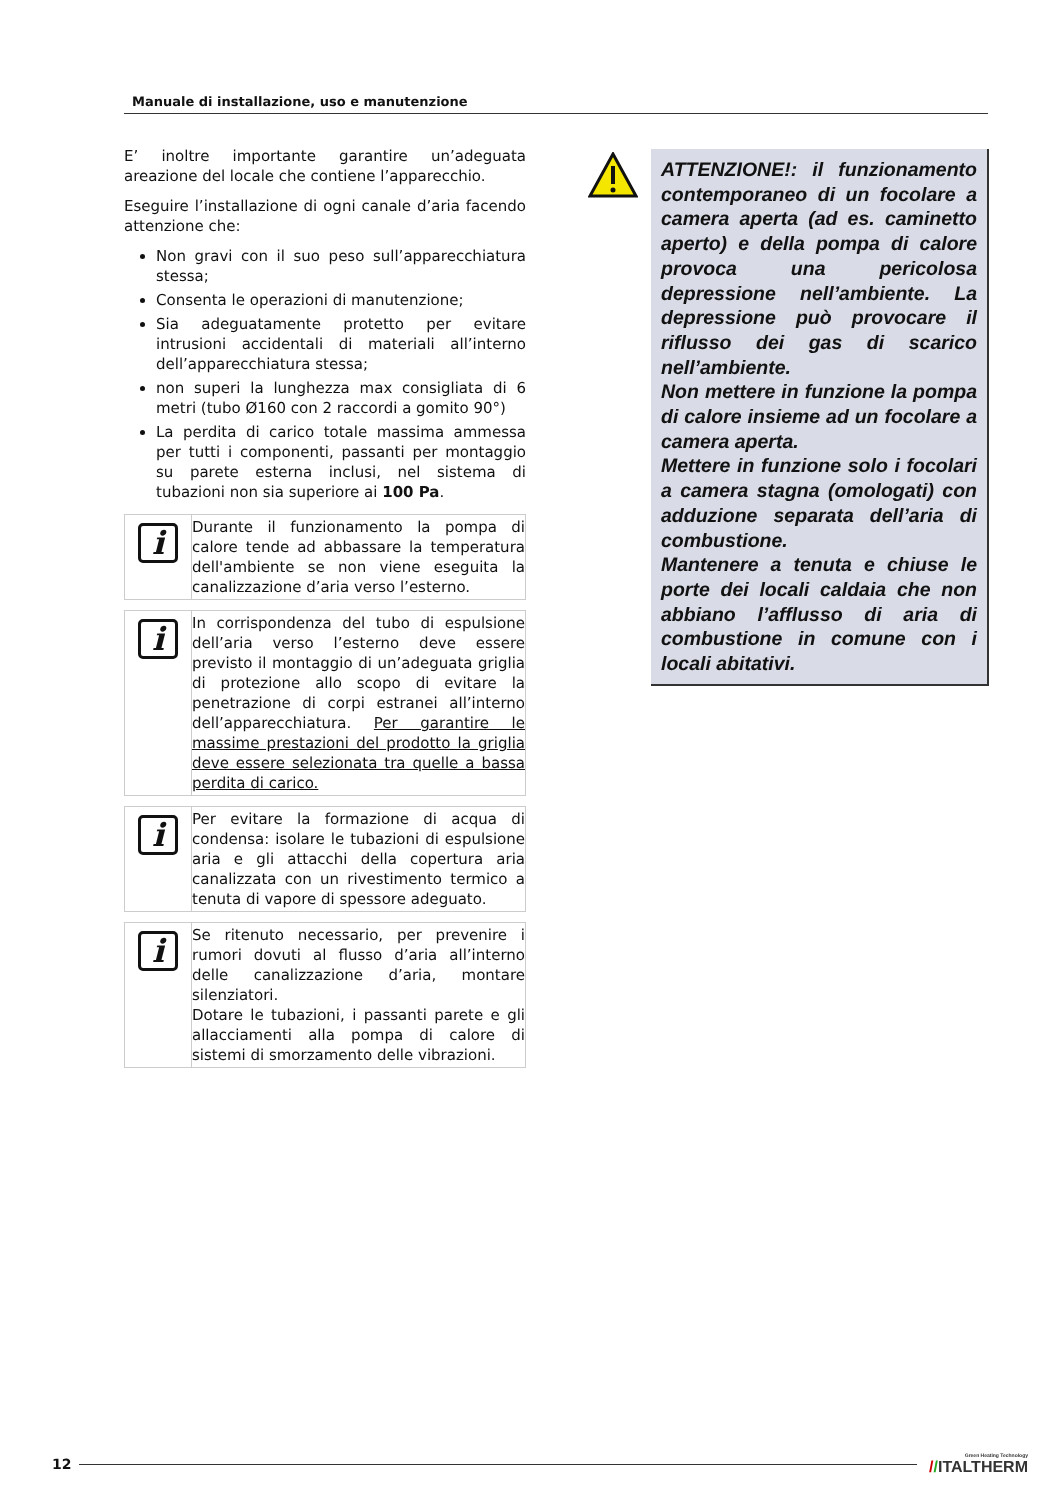Manuale di installazione, uso e manutenzione
E’ inoltre importante garantire un’adeguata areazione del locale che contiene l’apparecchio.
Eseguire l’installazione di ogni canale d’aria facendo attenzione che:
Non gravi con il suo peso sull’apparecchiatura stessa;
Consenta le operazioni di manutenzione;
Sia adeguatamente protetto per evitare intrusioni accidentali di materiali all’interno dell’apparecchiatura stessa;
non superi la lunghezza max consigliata di 6 metri (tubo Ø160 con 2 raccordi a gomito 90°)
La perdita di carico totale massima ammessa per tutti i componenti, passanti per montaggio su parete esterna inclusi, nel sistema di tubazioni non sia superiore ai 100 Pa.
i
Durante il funzionamento la pompa di calore tende ad abbassare la temperatura dell'ambiente se non viene eseguita la canalizzazione d’aria verso l’esterno.
i
In corrispondenza del tubo di espulsione dell’aria verso l’esterno deve essere previsto il montaggio di un’adeguata griglia di protezione allo scopo di evitare la penetrazione di corpi estranei all’interno dell’apparecchiatura. Per garantire le massime prestazioni del prodotto la griglia deve essere selezionata tra quelle a bassa perdita di carico.
i
Per evitare la formazione di acqua di condensa: isolare le tubazioni di espulsione aria e gli attacchi della copertura aria canalizzata con un rivestimento termico a tenuta di vapore di spessore adeguato.
i
Se ritenuto necessario, per prevenire i rumori dovuti al flusso d’aria all’interno delle canalizzazione d’aria, montare silenziatori.
Dotare le tubazioni, i passanti parete e gli allacciamenti alla pompa di calore di sistemi di smorzamento delle vibrazioni.
ATTENZIONE!: il funzionamento contemporaneo di un focolare a camera aperta (ad es. caminetto aperto) e della pompa di calore provoca una pericolosa depressione nell’ambiente. La depressione può provocare il riflusso dei gas di scarico nell’ambiente.
Non mettere in funzione la pompa di calore insieme ad un focolare a camera aperta.
Mettere in funzione solo i focolari a camera stagna (omologati) con adduzione separata dell’aria di combustione.
Mantenere a tenuta e chiuse le porte dei locali caldaia che non abbiano l’afflusso di aria di combustione in comune con i locali abitativi.
12
Green Heating Technology
//ITALTHERM